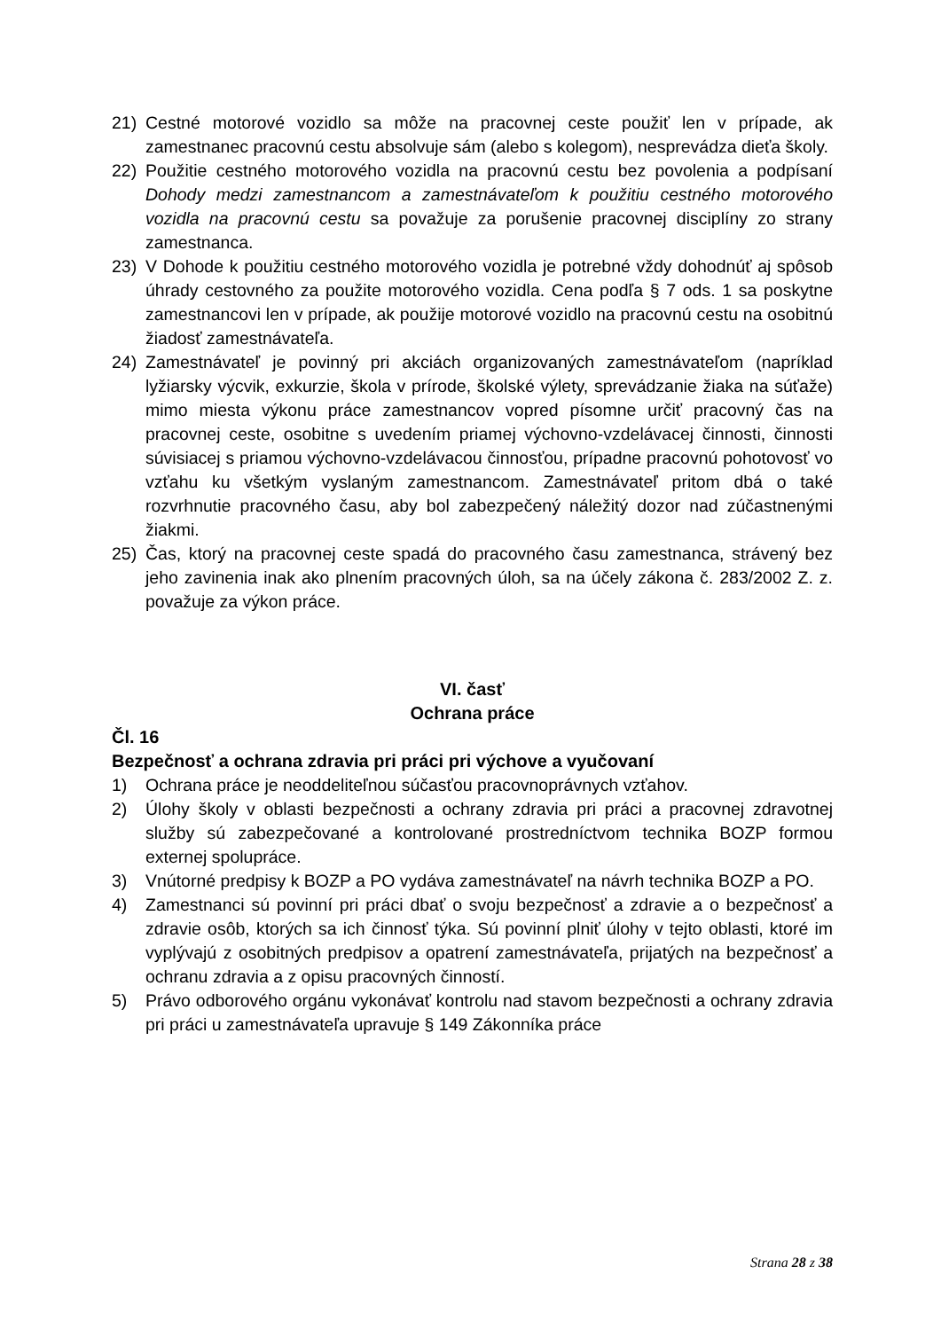21) Cestné motorové vozidlo sa môže na pracovnej ceste použiť len v prípade, ak zamestnanec pracovnú cestu absolvuje sám (alebo s kolegom), nesprevádza dieťa školy.
22) Použitie cestného motorového vozidla na pracovnú cestu bez povolenia a podpísaní Dohody medzi zamestnancom a zamestnávateľom k použitiu cestného motorového vozidla na pracovnú cestu sa považuje za porušenie pracovnej disciplíny zo strany zamestnanca.
23) V Dohode k použitiu cestného motorového vozidla je potrebné vždy dohodnúť aj spôsob úhrady cestovného za použite motorového vozidla. Cena podľa § 7 ods. 1 sa poskytne zamestnancovi len v prípade, ak použije motorové vozidlo na pracovnú cestu na osobitnú žiadosť zamestnávateľa.
24) Zamestnávateľ je povinný pri akciách organizovaných zamestnávateľom (napríklad lyžiarsky výcvik, exkurzie, škola v prírode, školské výlety, sprevádzanie žiaka na súťaže) mimo miesta výkonu práce zamestnancov vopred písomne určiť pracovný čas na pracovnej ceste, osobitne s uvedením priamej výchovno-vzdelávacej činnosti, činnosti súvisiacej s priamou výchovno-vzdelávacou činnosťou, prípadne pracovnú pohotovosť vo vzťahu ku všetkým vyslaným zamestnancom. Zamestnávateľ pritom dbá o také rozvrhnutie pracovného času, aby bol zabezpečený náležitý dozor nad zúčastnenými žiakmi.
25) Čas, ktorý na pracovnej ceste spadá do pracovného času zamestnanca, strávený bez jeho zavinenia inak ako plnením pracovných úloh, sa na účely zákona č. 283/2002 Z. z. považuje za výkon práce.
VI. časť
Ochrana práce
Čl. 16
Bezpečnosť a ochrana zdravia pri práci pri výchove a vyučovaní
1) Ochrana práce je neoddeliteľnou súčasťou pracovnoprávnych vzťahov.
2) Úlohy školy v oblasti bezpečnosti a ochrany zdravia pri práci a pracovnej zdravotnej služby sú zabezpečované a kontrolované prostredníctvom technika BOZP formou externej spolupráce.
3) Vnútorné predpisy k BOZP a PO vydáva zamestnávateľ na návrh technika BOZP a PO.
4) Zamestnanci sú povinní pri práci dbať o svoju bezpečnosť a zdravie a o bezpečnosť a zdravie osôb, ktorých sa ich činnosť týka. Sú povinní plniť úlohy v tejto oblasti, ktoré im vyplývajú z osobitných predpisov a opatrení zamestnávateľa, prijatých na bezpečnosť a ochranu zdravia a z opisu pracovných činností.
5) Právo odborového orgánu vykonávať kontrolu nad stavom bezpečnosti a ochrany zdravia pri práci u zamestnávateľa upravuje § 149 Zákonníka práce
Strana 28 z 38